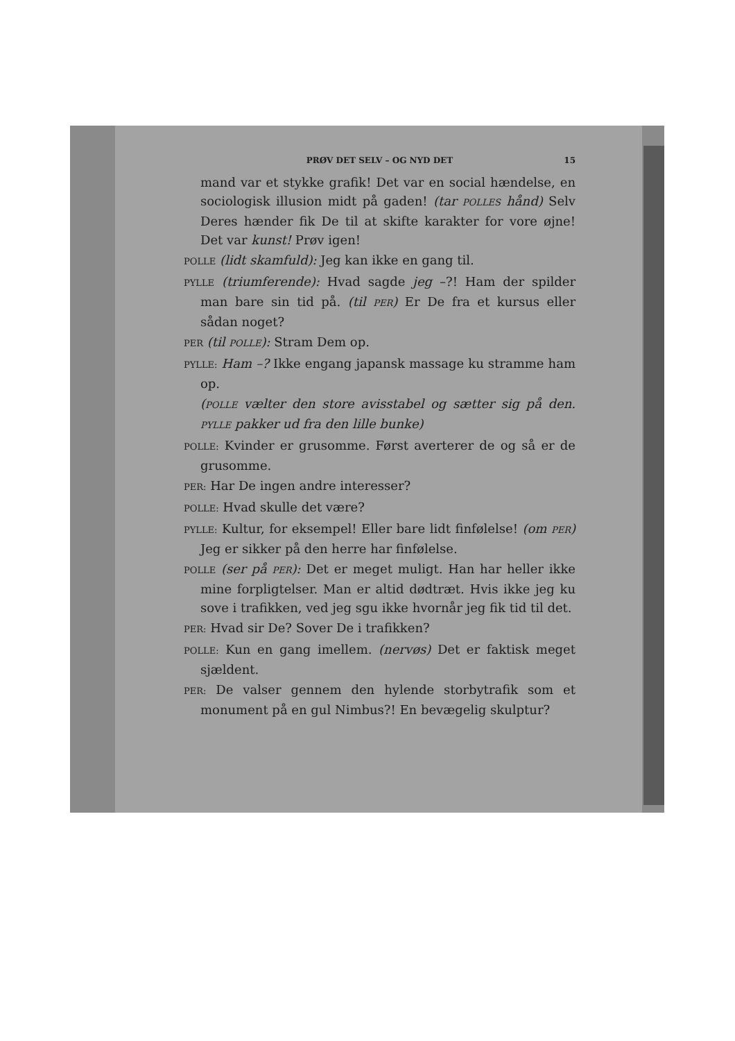PRØV DET SELV – OG NYD DET 15
mand var et stykke grafik! Det var en social hændelse, en sociologisk illusion midt på gaden! (tar POLLES hånd) Selv Deres hænder fik De til at skifte karakter for vore øjne! Det var kunst! Prøv igen!
POLLE (lidt skamfuld): Jeg kan ikke en gang til.
PYLLE (triumferende): Hvad sagde jeg –?! Ham der spilder man bare sin tid på. (til PER) Er De fra et kursus eller sådan noget?
PER (til POLLE): Stram Dem op.
PYLLE: Ham –? Ikke engang japansk massage ku stramme ham op.
(POLLE vælter den store avisstabel og sætter sig på den. PYLLE pakker ud fra den lille bunke)
POLLE: Kvinder er grusomme. Først averterer de og så er de grusomme.
PER: Har De ingen andre interesser?
POLLE: Hvad skulle det være?
PYLLE: Kultur, for eksempel! Eller bare lidt finfølelse! (om PER) Jeg er sikker på den herre har finfølelse.
POLLE (ser på PER): Det er meget muligt. Han har heller ikke mine forpligtelser. Man er altid dødtræt. Hvis ikke jeg ku sove i trafikken, ved jeg sgu ikke hvornår jeg fik tid til det.
PER: Hvad sir De? Sover De i trafikken?
POLLE: Kun en gang imellem. (nervøs) Det er faktisk meget sjældent.
PER: De valser gennem den hylende storbytrafik som et monument på en gul Nimbus?! En bevægelig skulptur?